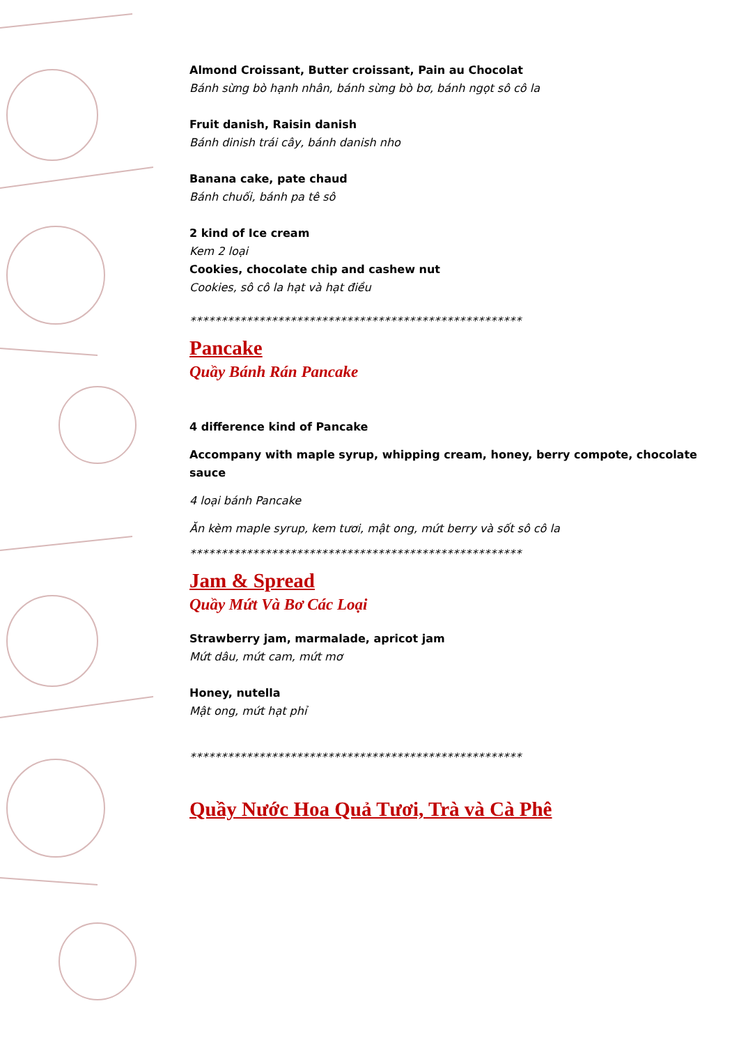Almond Croissant, Butter croissant, Pain au Chocolat
Bánh sừng bò hạnh nhân, bánh sừng bò bơ, bánh ngọt sô cô la
Fruit danish, Raisin danish
Bánh dinish trái cây, bánh danish nho
Banana cake, pate chaud
Bánh chuối, bánh pa tê sô
2 kind of Ice cream
Kem 2 loại
Cookies, chocolate chip and cashew nut
Cookies, sô cô la hạt và hạt điều
*****************************************************
Pancake
Quầy Bánh Rán Pancake
4 difference kind of Pancake
Accompany with maple syrup, whipping cream, honey, berry compote, chocolate sauce
4 loại bánh Pancake
Ăn kèm maple syrup, kem tươi, mật ong, mứt berry và sốt sô cô la
*****************************************************
Jam & Spread
Quầy Mứt Và Bơ Các Loại
Strawberry jam, marmalade, apricot jam
Mứt dâu, mứt cam, mứt mơ
Honey, nutella
Mật ong, mứt hạt phỉ
*****************************************************
Quầy Nước Hoa Quả Tươi, Trà và Cà Phê